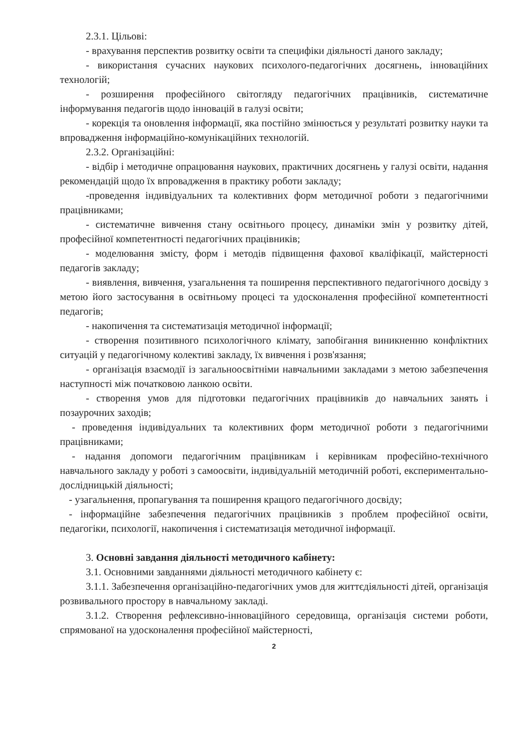2.3.1. Цільові:
- врахування перспектив розвитку освіти та специфіки діяльності даного закладу;
- використання сучасних наукових психолого-педагогічних досягнень, інноваційних технологій;
- розширення професійного світогляду педагогічних працівників, систематичне інформування педагогів щодо інновацій в галузі освіти;
- корекція та оновлення інформації, яка постійно змінюється у результаті розвитку науки та впровадження інформаційно-комунікаційних технологій.
2.3.2. Організаційні:
- відбір і методичне опрацювання наукових, практичних досягнень у галузі освіти, надання рекомендацій щодо їх впровадження в практику роботи закладу;
-проведення індивідуальних та колективних форм методичної роботи з педагогічними працівниками;
- систематичне вивчення стану освітнього процесу, динаміки змін у розвитку дітей, професійної компетентності педагогічних працівників;
- моделювання змісту, форм і методів підвищення фахової кваліфікації, майстерності педагогів закладу;
- виявлення, вивчення, узагальнення та поширення перспективного педагогічного досвіду з метою його застосування в освітньому процесі та удосконалення професійної компетентності педагогів;
- накопичення та систематизація методичної інформації;
- створення позитивного психологічного клімату, запобігання виникненню конфліктних ситуацій у педагогічному колективі закладу, їх вивчення і розв'язання;
- організація взаємодії із загальноосвітніми навчальними закладами з метою забезпечення наступності між початковою ланкою освіти.
- створення умов для підготовки педагогічних працівників до навчальних занять і позаурочних заходів;
- проведення індивідуальних та колективних форм методичної роботи з педагогічними працівниками;
- надання допомоги педагогічним працівникам і керівникам професійно-технічного навчального закладу у роботі з самоосвіти, індивідуальній методичній роботі, експериментально-дослідницькій діяльності;
- узагальнення, пропагування та поширення кращого педагогічного досвіду;
- інформаційне забезпечення педагогічних працівників з проблем професійної освіти, педагогіки, психології, накопичення і систематизація методичної інформації.
3. Основні завдання діяльності методичного кабінету:
3.1. Основними завданнями діяльності методичного кабінету є:
3.1.1. Забезпечення організаційно-педагогічних умов для життєдіяльності дітей, організація розвивального простору в навчальному закладі.
3.1.2. Створення рефлексивно-інноваційного середовища, організація системи роботи, спрямованої на удосконалення професійної майстерності,
2